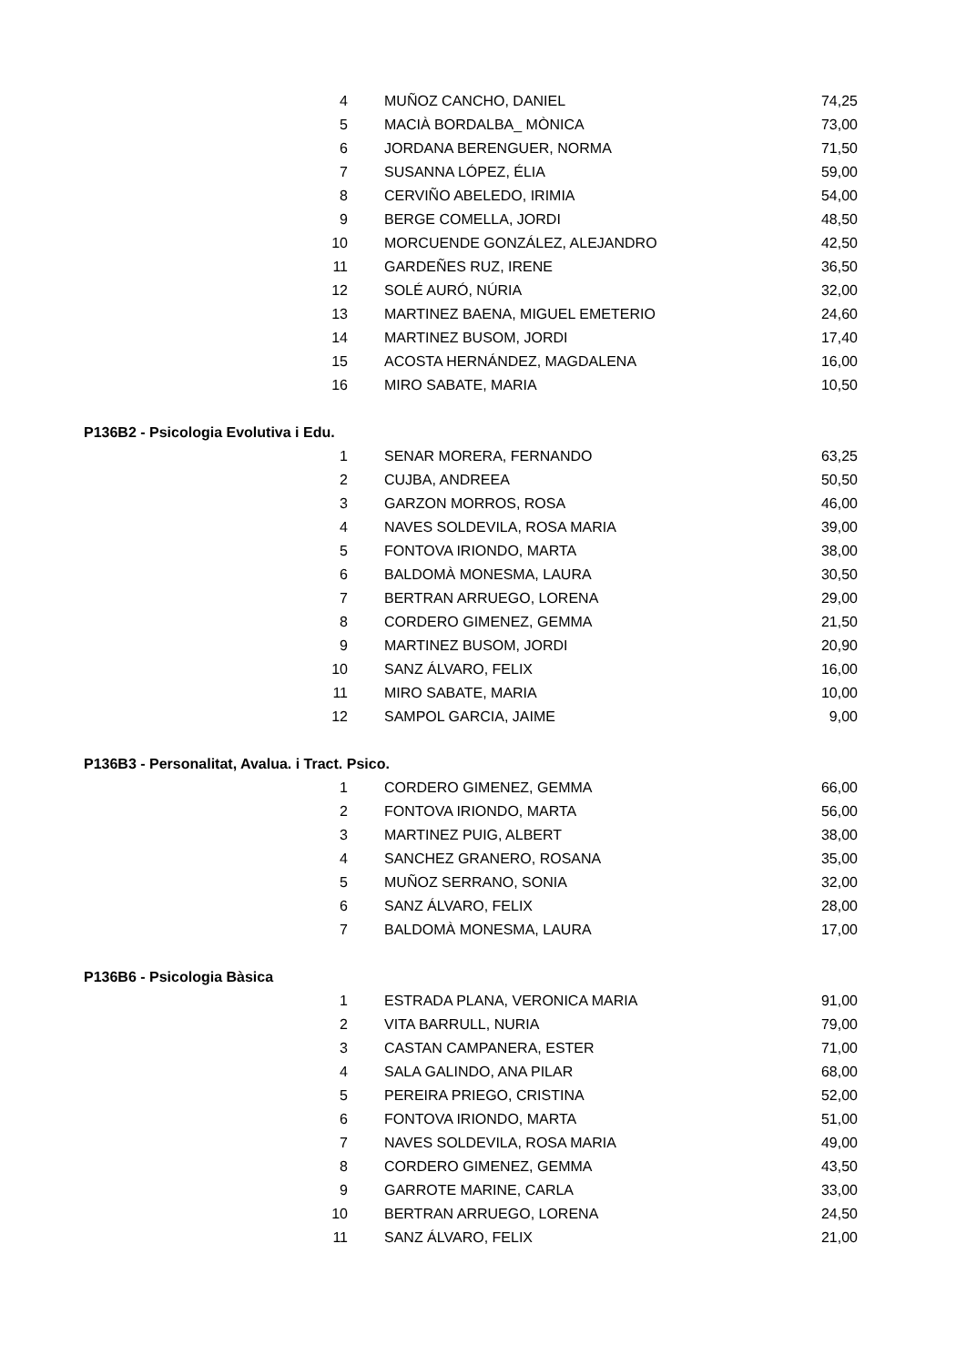| | 4 | MUÑOZ CANCHO, DANIEL | 74,25 |
| | 5 | MACIÀ BORDALBA_ MÒNICA | 73,00 |
| | 6 | JORDANA BERENGUER, NORMA | 71,50 |
| | 7 | SUSANNA LÓPEZ, ÉLIA | 59,00 |
| | 8 | CERVIÑO ABELEDO, IRIMIA | 54,00 |
| | 9 | BERGE COMELLA, JORDI | 48,50 |
| | 10 | MORCUENDE GONZÁLEZ, ALEJANDRO | 42,50 |
| | 11 | GARDEÑES RUZ, IRENE | 36,50 |
| | 12 | SOLÉ AURÓ, NÚRIA | 32,00 |
| | 13 | MARTINEZ BAENA, MIGUEL EMETERIO | 24,60 |
| | 14 | MARTINEZ BUSOM, JORDI | 17,40 |
| | 15 | ACOSTA HERNÁNDEZ, MAGDALENA | 16,00 |
| | 16 | MIRO SABATE, MARIA | 10,50 |
| P136B2 - Psicologia Evolutiva i Edu. | | | |
| | 1 | SENAR MORERA, FERNANDO | 63,25 |
| | 2 | CUJBA, ANDREEA | 50,50 |
| | 3 | GARZON MORROS, ROSA | 46,00 |
| | 4 | NAVES SOLDEVILA, ROSA MARIA | 39,00 |
| | 5 | FONTOVA IRIONDO, MARTA | 38,00 |
| | 6 | BALDOMÀ MONESMA, LAURA | 30,50 |
| | 7 | BERTRAN ARRUEGO, LORENA | 29,00 |
| | 8 | CORDERO GIMENEZ, GEMMA | 21,50 |
| | 9 | MARTINEZ BUSOM, JORDI | 20,90 |
| | 10 | SANZ ÁLVARO, FELIX | 16,00 |
| | 11 | MIRO SABATE, MARIA | 10,00 |
| | 12 | SAMPOL GARCIA, JAIME | 9,00 |
| P136B3 - Personalitat, Avalua. i Tract. Psico. | | | |
| | 1 | CORDERO GIMENEZ, GEMMA | 66,00 |
| | 2 | FONTOVA IRIONDO, MARTA | 56,00 |
| | 3 | MARTINEZ PUIG, ALBERT | 38,00 |
| | 4 | SANCHEZ GRANERO, ROSANA | 35,00 |
| | 5 | MUÑOZ SERRANO, SONIA | 32,00 |
| | 6 | SANZ ÁLVARO, FELIX | 28,00 |
| | 7 | BALDOMÀ MONESMA, LAURA | 17,00 |
| P136B6 - Psicologia Bàsica | | | |
| | 1 | ESTRADA PLANA, VERONICA MARIA | 91,00 |
| | 2 | VITA BARRULL, NURIA | 79,00 |
| | 3 | CASTAN CAMPANERA, ESTER | 71,00 |
| | 4 | SALA GALINDO, ANA PILAR | 68,00 |
| | 5 | PEREIRA PRIEGO, CRISTINA | 52,00 |
| | 6 | FONTOVA IRIONDO, MARTA | 51,00 |
| | 7 | NAVES SOLDEVILA, ROSA MARIA | 49,00 |
| | 8 | CORDERO GIMENEZ, GEMMA | 43,50 |
| | 9 | GARROTE MARINE, CARLA | 33,00 |
| | 10 | BERTRAN ARRUEGO, LORENA | 24,50 |
| | 11 | SANZ ÁLVARO, FELIX | 21,00 |